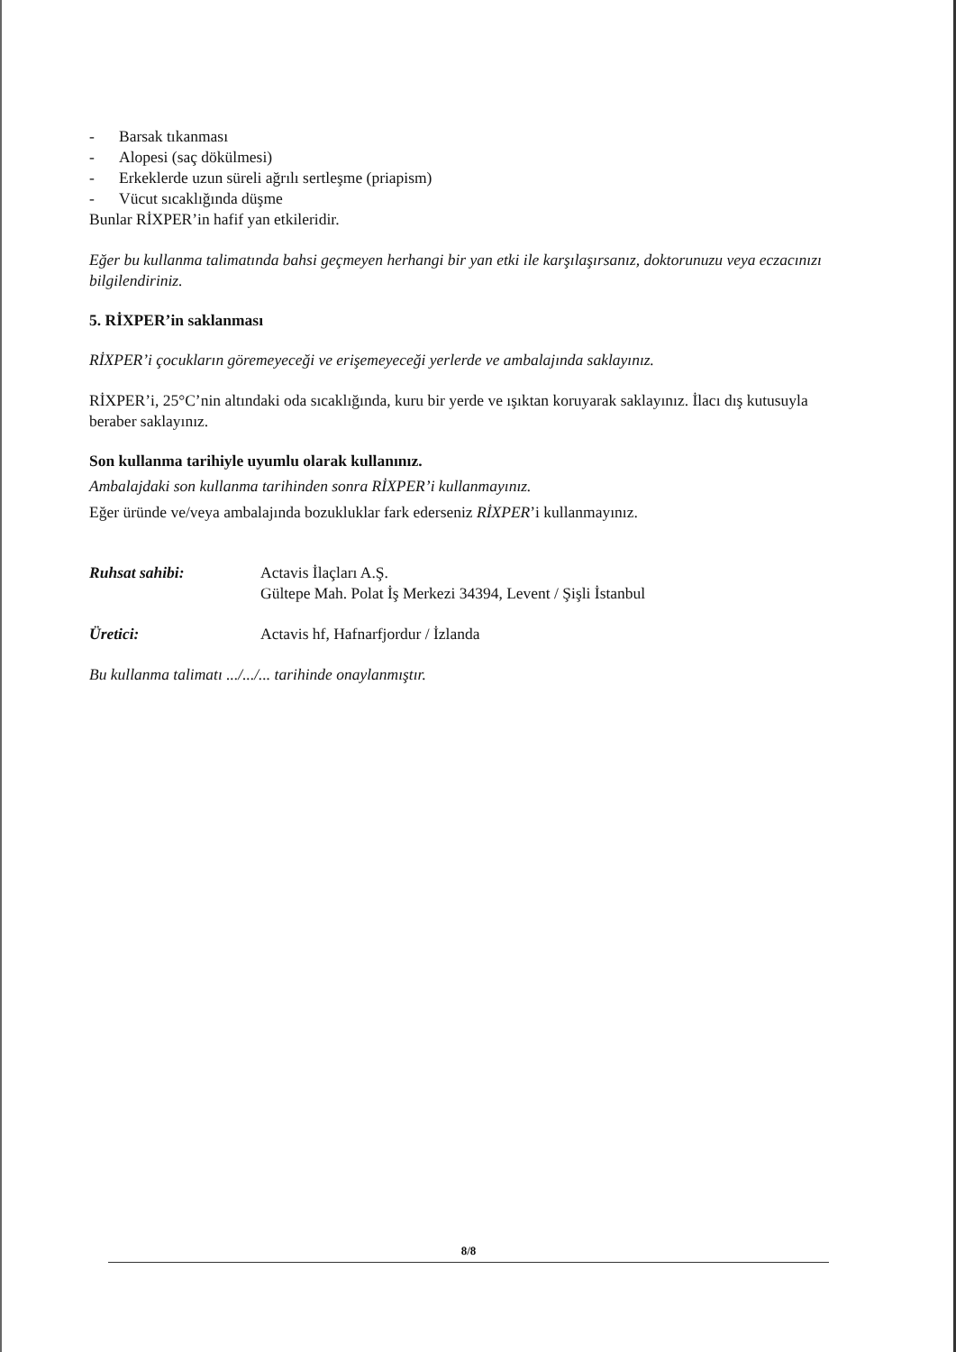- Barsak tıkanması
- Alopesi (saç dökülmesi)
- Erkeklerde uzun süreli ağrılı sertleşme (priapism)
- Vücut sıcaklığında düşme
Bunlar RİXPER’in hafif yan etkileridir.
Eğer bu kullanma talimatında bahsi geçmeyen herhangi bir yan etki ile karşılaşırsanız, doktorunuzu veya eczacınızı bilgilendiriniz.
5. RİXPER’in saklanması
RİXPER’i çocukların göremeyeceği ve erişemeyeceği yerlerde ve ambalajında saklayınız.
RİXPER’i, 25°C’nin altındaki oda sıcaklığında, kuru bir yerde ve ışıktan koruyarak saklayınız. İlacı dış kutusuyla beraber saklayınız.
Son kullanma tarihiyle uyumlu olarak kullanınız.
Ambalajdaki son kullanma tarihinden sonra RİXPER’i kullanmayınız.
Eğer üründe ve/veya ambalajında bozukluklar fark ederseniz RİXPER’i kullanmayınız.
Ruhsat sahibi: Actavis İlaçları A.Ş.
Gültepe Mah. Polat İş Merkezi 34394, Levent / Şişli İstanbul
Üretici: Actavis hf, Hafnarfjordur / İzlanda
Bu kullanma talimatı .../.../... tarihinde onaylanmıştır.
8/8